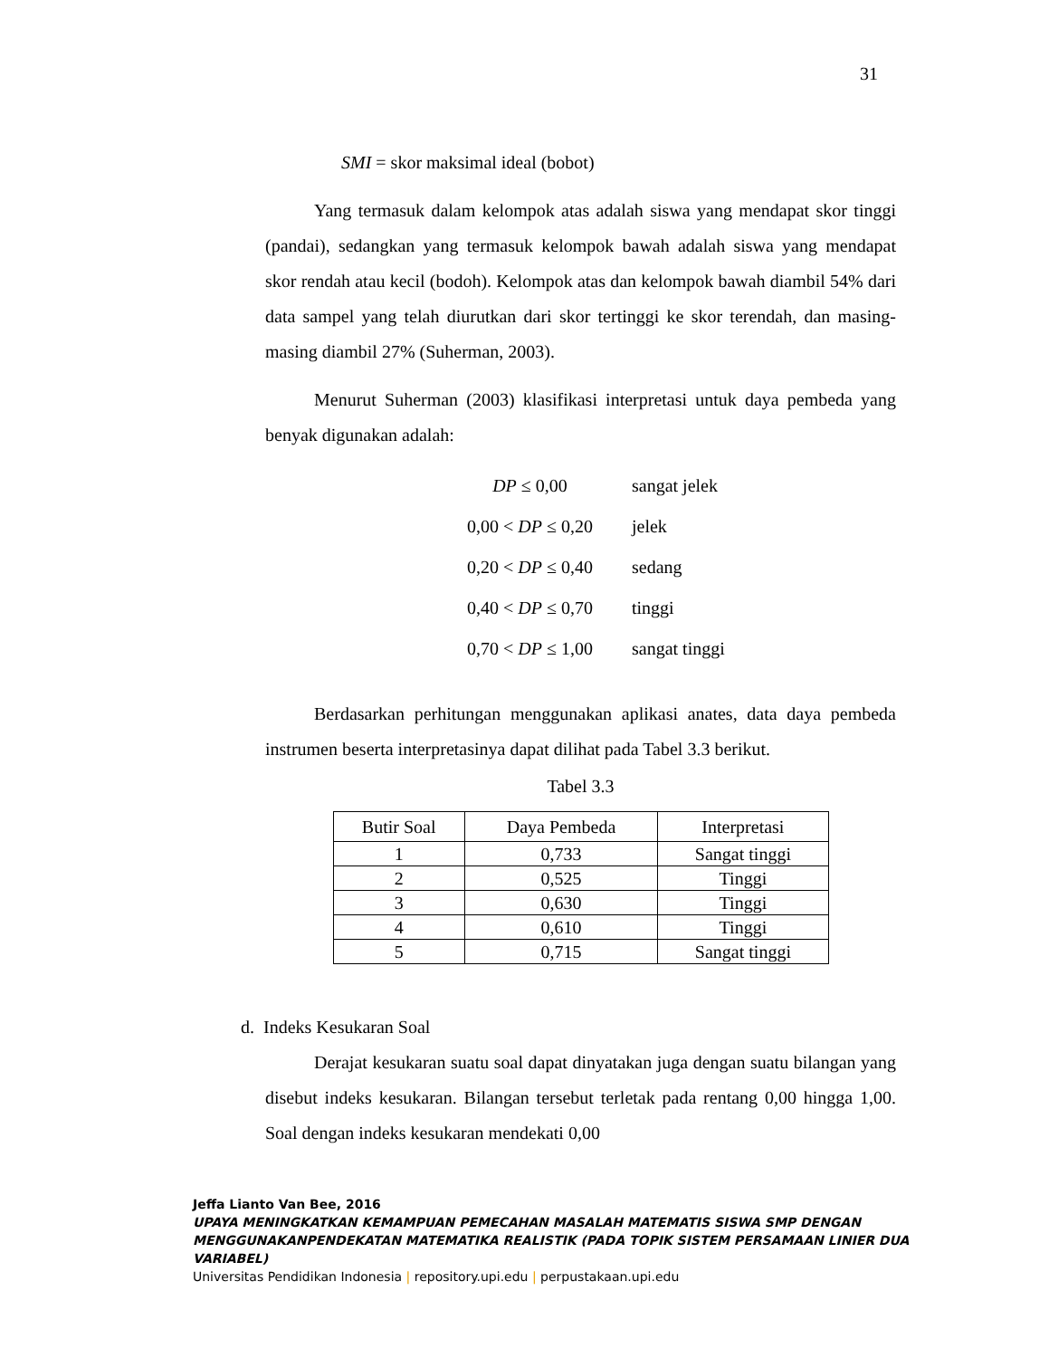31
SMI = skor maksimal ideal (bobot)
Yang termasuk dalam kelompok atas adalah siswa yang mendapat skor tinggi (pandai), sedangkan yang termasuk kelompok bawah adalah siswa yang mendapat skor rendah atau kecil (bodoh). Kelompok atas dan kelompok bawah diambil 54% dari data sampel yang telah diurutkan dari skor tertinggi ke skor terendah, dan masing-masing diambil 27% (Suherman, 2003).
Menurut Suherman (2003) klasifikasi interpretasi untuk daya pembeda yang benyak digunakan adalah:
DP ≤ 0,00 sangat jelek
0,00 < DP ≤ 0,20 jelek
0,20 < DP ≤ 0,40 sedang
0,40 < DP ≤ 0,70 tinggi
0,70 < DP ≤ 1,00 sangat tinggi
Berdasarkan perhitungan menggunakan aplikasi anates, data daya pembeda instrumen beserta interpretasinya dapat dilihat pada Tabel 3.3 berikut.
Tabel 3.3
| Butir Soal | Daya Pembeda | Interpretasi |
| --- | --- | --- |
| 1 | 0,733 | Sangat tinggi |
| 2 | 0,525 | Tinggi |
| 3 | 0,630 | Tinggi |
| 4 | 0,610 | Tinggi |
| 5 | 0,715 | Sangat tinggi |
d. Indeks Kesukaran Soal
Derajat kesukaran suatu soal dapat dinyatakan juga dengan suatu bilangan yang disebut indeks kesukaran. Bilangan tersebut terletak pada rentang 0,00 hingga 1,00. Soal dengan indeks kesukaran mendekati 0,00
Jeffa Lianto Van Bee, 2016
UPAYA MENINGKATKAN KEMAMPUAN PEMECAHAN MASALAH MATEMATIS SISWA SMP DENGAN MENGGUNAKANPENDEKATAN MATEMATIKA REALISTIK (PADA TOPIK SISTEM PERSAMAAN LINIER DUA VARIABEL)
Universitas Pendidikan Indonesia | repository.upi.edu | perpustakaan.upi.edu